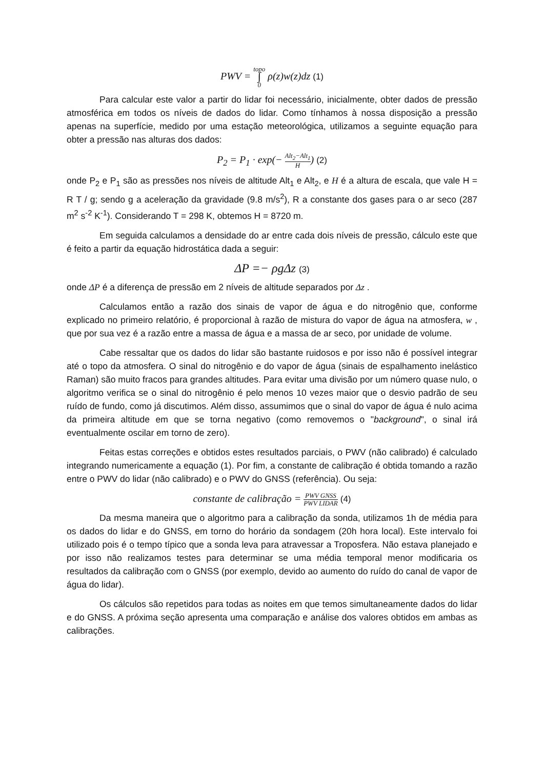PWV = topo
∫
0 ρ(z)w(z)dz (1)
Para calcular este valor a partir do lidar foi necessário, inicialmente, obter dados de pressão atmosférica em todos os níveis de dados do lidar. Como tínhamos à nossa disposição a pressão apenas na superfície, medido por uma estação meteorológica, utilizamos a seguinte equação para obter a pressão nas alturas dos dados:
P<sub>2</sub> = P<sub>1</sub> · exp(− Alt<sub>2</sub>−Alt<sub>1</sub> H) (2)
onde P<sub>2</sub> e P<sub>1</sub> são as pressões nos níveis de altitude Alt<sub>1</sub> e Alt<sub>2</sub>, e H é a altura de escala, que vale H = R T / g; sendo g a aceleração da gravidade (9.8 m/s<sup>2</sup>), R a constante dos gases para o ar seco (287 m<sup>2</sup> s<sup>-2</sup> K<sup>-1</sup>). Considerando T = 298 K, obtemos H = 8720 m.
Em seguida calculamos a densidade do ar entre cada dois níveis de pressão, cálculo este que é feito a partir da equação hidrostática dada a seguir:
ΔP =− ρgΔz (3)
onde ΔP é a diferença de pressão em 2 níveis de altitude separados por Δz .
Calculamos então a razão dos sinais de vapor de água e do nitrogênio que, conforme explicado no primeiro relatório, é proporcional à razão de mistura do vapor de água na atmosfera, w , que por sua vez é a razão entre a massa de água e a massa de ar seco, por unidade de volume.
Cabe ressaltar que os dados do lidar são bastante ruidosos e por isso não é possível integrar até o topo da atmosfera. O sinal do nitrogênio e do vapor de água (sinais de espalhamento inelástico Raman) são muito fracos para grandes altitudes. Para evitar uma divisão por um número quase nulo, o algoritmo verifica se o sinal do nitrogênio é pelo menos 10 vezes maior que o desvio padrão de seu ruído de fundo, como já discutimos. Além disso, assumimos que o sinal do vapor de água é nulo acima da primeira altitude em que se torna negativo (como removemos o "background", o sinal irá eventualmente oscilar em torno de zero).
Feitas estas correções e obtidos estes resultados parciais, o PWV (não calibrado) é calculado integrando numericamente a equação (1). Por fim, a constante de calibração é obtida tomando a razão entre o PWV do lidar (não calibrado) e o PWV do GNSS (referência). Ou seja:
constante de calibração = PWV GNSS PWV LIDAR (4)
Da mesma maneira que o algoritmo para a calibração da sonda, utilizamos 1h de média para os dados do lidar e do GNSS, em torno do horário da sondagem (20h hora local). Este intervalo foi utilizado pois é o tempo típico que a sonda leva para atravessar a Troposfera. Não estava planejado e por isso não realizamos testes para determinar se uma média temporal menor modificaria os resultados da calibração com o GNSS (por exemplo, devido ao aumento do ruído do canal de vapor de água do lidar).
Os cálculos são repetidos para todas as noites em que temos simultaneamente dados do lidar e do GNSS. A próxima seção apresenta uma comparação e análise dos valores obtidos em ambas as calibrações.